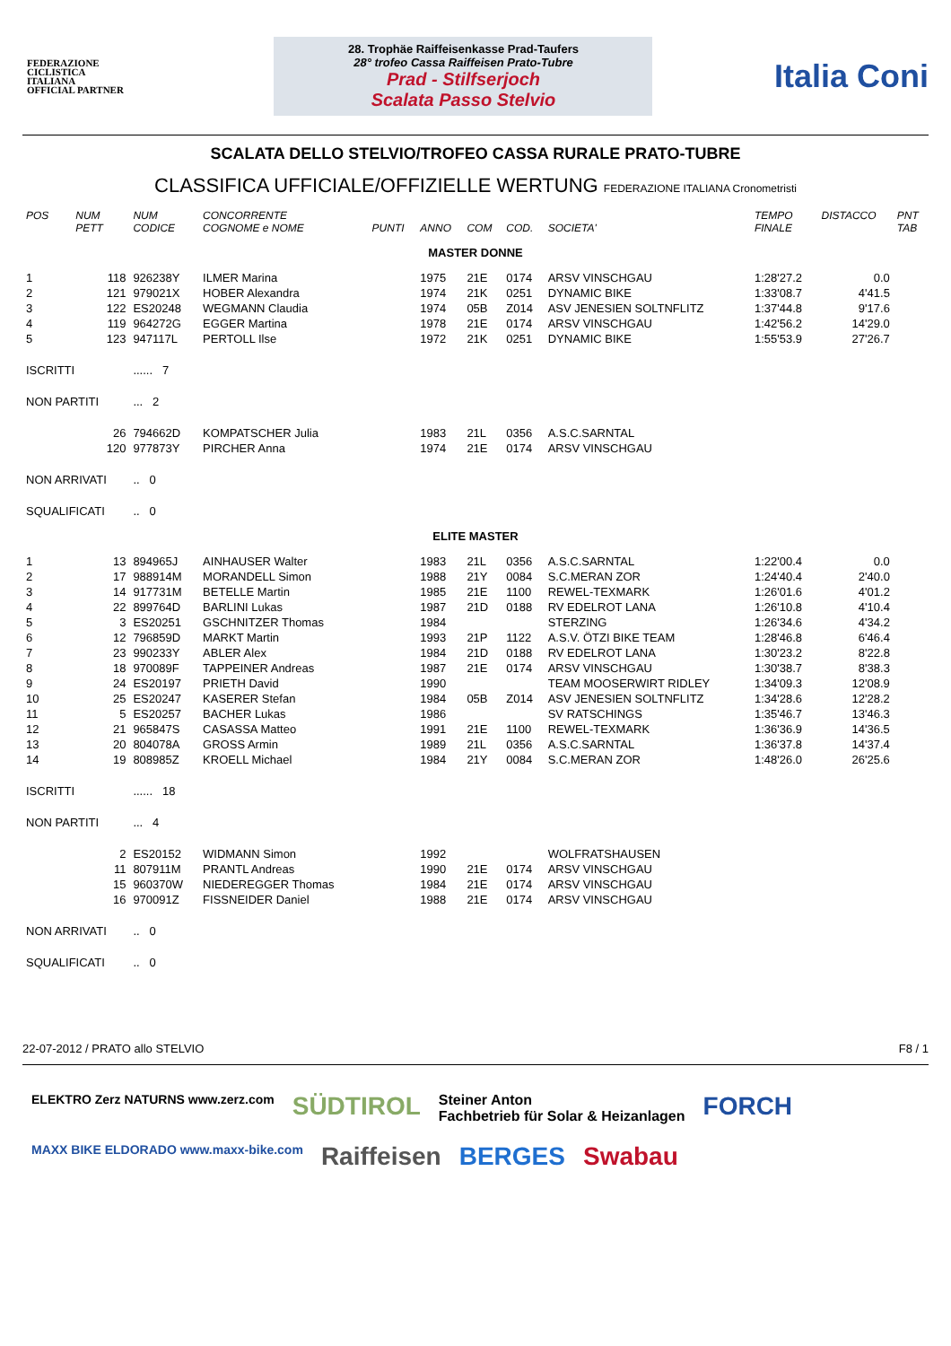FEDERAZIONE
CICLISTICA
ITALIANA
OFFICIAL PARTNER
28. Trophäe Raiffeisenkasse Prad-Taufers
28° trofeo Cassa Raiffeisen Prato-Tubre
Prad - Stilfserjoch
Scalata Passo Stelvio
Italia Coni
SCALATA DELLO STELVIO/TROFEO CASSA RURALE PRATO-TUBRE
CLASSIFICA UFFICIALE/OFFIZIELLE WERTUNG FEDERAZIONE ITALIANA Cronometristi
| POS | NUM PETT | NUM CODICE | CONCORRENTE COGNOME e NOME | PUNTI | ANNO | COM | COD. | SOCIETA' | TEMPO FINALE | DISTACCO | PNT TAB |
| --- | --- | --- | --- | --- | --- | --- | --- | --- | --- | --- | --- |
| MASTER DONNE | | | | | | | | | | | |
| 1 | 118 | 926238Y | ILMER Marina | | 1975 | 21E | 0174 | ARSV VINSCHGAU | 1:28'27.2 | 0.0 | |
| 2 | 121 | 979021X | HOBER Alexandra | | 1974 | 21K | 0251 | DYNAMIC BIKE | 1:33'08.7 | 4'41.5 | |
| 3 | 122 | ES20248 | WEGMANN Claudia | | 1974 | 05B | Z014 | ASV JENESIEN SOLTNFLITZ | 1:37'44.8 | 9'17.6 | |
| 4 | 119 | 964272G | EGGER Martina | | 1978 | 21E | 0174 | ARSV VINSCHGAU | 1:42'56.2 | 14'29.0 | |
| 5 | 123 | 947117L | PERTOLL Ilse | | 1972 | 21K | 0251 | DYNAMIC BIKE | 1:55'53.9 | 27'26.7 | |
| ISCRITTI | | ...... 7 | | | | | | | | | |
| NON PARTITI | | ... 2 | | | | | | | | | |
| | 26 | 794662D | KOMPATSCHER Julia | | 1983 | 21L | 0356 | A.S.C.SARNTAL | | | |
| | 120 | 977873Y | PIRCHER Anna | | 1974 | 21E | 0174 | ARSV VINSCHGAU | | | |
| NON ARRIVATI | | .. 0 | | | | | | | | | |
| SQUALIFICATI | | .. 0 | | | | | | | | | |
| ELITE MASTER | | | | | | | | | | | |
| 1 | 13 | 894965J | AINHAUSER Walter | | 1983 | 21L | 0356 | A.S.C.SARNTAL | 1:22'00.4 | 0.0 | |
| 2 | 17 | 988914M | MORANDELL Simon | | 1988 | 21Y | 0084 | S.C.MERAN ZOR | 1:24'40.4 | 2'40.0 | |
| 3 | 14 | 917731M | BETELLE Martin | | 1985 | 21E | 1100 | REWEL-TEXMARK | 1:26'01.6 | 4'01.2 | |
| 4 | 22 | 899764D | BARLINI Lukas | | 1987 | 21D | 0188 | RV EDELROT LANA | 1:26'10.8 | 4'10.4 | |
| 5 | 3 | ES20251 | GSCHNITZER Thomas | | 1984 | | | STERZING | 1:26'34.6 | 4'34.2 | |
| 6 | 12 | 796859D | MARKT Martin | | 1993 | 21P | 1122 | A.S.V. ÖTZI BIKE TEAM | 1:28'46.8 | 6'46.4 | |
| 7 | 23 | 990233Y | ABLER Alex | | 1984 | 21D | 0188 | RV EDELROT LANA | 1:30'23.2 | 8'22.8 | |
| 8 | 18 | 970089F | TAPPEINER Andreas | | 1987 | 21E | 0174 | ARSV VINSCHGAU | 1:30'38.7 | 8'38.3 | |
| 9 | 24 | ES20197 | PRIETH David | | 1990 | | | TEAM MOOSERWIRT RIDLEY | 1:34'09.3 | 12'08.9 | |
| 10 | 25 | ES20247 | KASERER Stefan | | 1984 | 05B | Z014 | ASV JENESIEN SOLTNFLITZ | 1:34'28.6 | 12'28.2 | |
| 11 | 5 | ES20257 | BACHER Lukas | | 1986 | | | SV RATSCHINGS | 1:35'46.7 | 13'46.3 | |
| 12 | 21 | 965847S | CASASSA Matteo | | 1991 | 21E | 1100 | REWEL-TEXMARK | 1:36'36.9 | 14'36.5 | |
| 13 | 20 | 804078A | GROSS Armin | | 1989 | 21L | 0356 | A.S.C.SARNTAL | 1:36'37.8 | 14'37.4 | |
| 14 | 19 | 808985Z | KROELL Michael | | 1984 | 21Y | 0084 | S.C.MERAN ZOR | 1:48'26.0 | 26'25.6 | |
| ISCRITTI | | ...... 18 | | | | | | | | | |
| NON PARTITI | | ... 4 | | | | | | | | | |
| | 2 | ES20152 | WIDMANN Simon | | 1992 | | | WOLFRATSHAUSEN | | | |
| | 11 | 807911M | PRANTL Andreas | | 1990 | 21E | 0174 | ARSV VINSCHGAU | | | |
| | 15 | 960370W | NIEDEREGGER Thomas | | 1984 | 21E | 0174 | ARSV VINSCHGAU | | | |
| | 16 | 970091Z | FISSNEIDER Daniel | | 1988 | 21E | 0174 | ARSV VINSCHGAU | | | |
| NON ARRIVATI | | .. 0 | | | | | | | | | |
| SQUALIFICATI | | .. 0 | | | | | | | | | |
22-07-2012 / PRATO allo STELVIO F8 / 1
ELEKTRO Zerz NATURNS www.zerz.com SÜDTIROL Steiner Anton
Fachbetrieb für Solar & Heizanlagen FORCH MAXX BIKE ELDORADO www.maxx-bike.com Raiffeisen BERGES Swabau